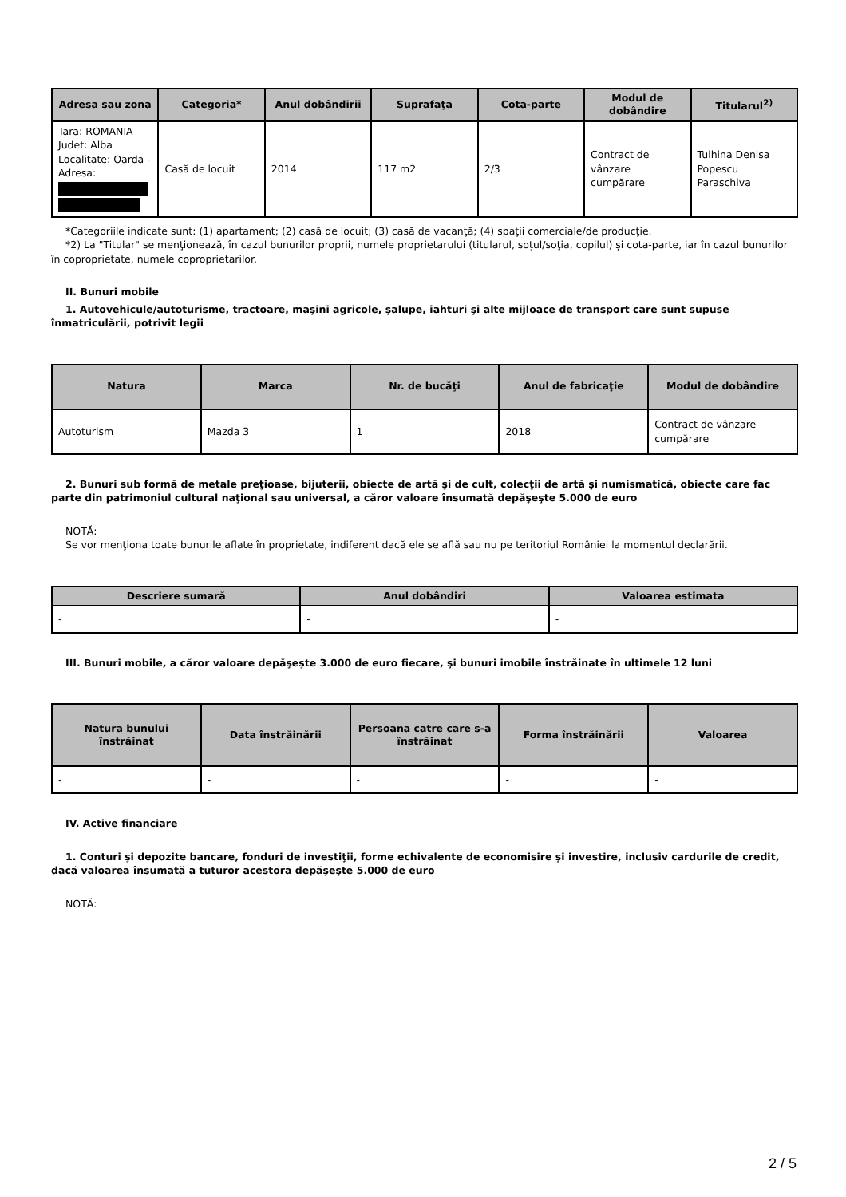| Adresa sau zona | Categoria* | Anul dobândirii | Suprafaţa | Cota-parte | Modul de dobândire | Titularul<sup>2)</sup> |
| --- | --- | --- | --- | --- | --- | --- |
| Tara: ROMANIA Judet: Alba Localitate: Oarda - Adresa: | Casă de locuit | 2014 | 117 m2 | 2/3 | Contract de vânzare cumpărare | Tulhina Denisa Popescu Paraschiva |
*Categoriile indicate sunt: (1) apartament; (2) casă de locuit; (3) casă de vacanţă; (4) spaţii comerciale/de producţie.
*2) La "Titular" se menţionează, în cazul bunurilor proprii, numele proprietarului (titularul, soţul/soţia, copilul) și cota-parte, iar în cazul bunurilor în coproprietate, numele coproprietarilor.
II. Bunuri mobile
1. Autovehicule/autoturisme, tractoare, maşini agricole, şalupe, iahturi şi alte mijloace de transport care sunt supuse înmatriculării, potrivit legii
| Natura | Marca | Nr. de bucăţi | Anul de fabricaţie | Modul de dobândire |
| --- | --- | --- | --- | --- |
| Autoturism | Mazda 3 | 1 | 2018 | Contract de vânzare cumpărare |
2. Bunuri sub formă de metale preţioase, bijuterii, obiecte de artă şi de cult, colecţii de artă şi numismatică, obiecte care fac parte din patrimoniul cultural naţional sau universal, a căror valoare însumată depăşeşte 5.000 de euro
NOTĂ:
Se vor menţiona toate bunurile aflate în proprietate, indiferent dacă ele se află sau nu pe teritoriul României la momentul declarării.
| Descriere sumară | Anul dobândiri | Valoarea estimata |
| --- | --- | --- |
| - | - | - |
III. Bunuri mobile, a căror valoare depăşeşte 3.000 de euro fiecare, şi bunuri imobile înstrăinate în ultimele 12 luni
| Natura bunului înstrăinat | Data înstrăinării | Persoana catre care s-a înstrăinat | Forma înstrăinării | Valoarea |
| --- | --- | --- | --- | --- |
| - | - | - | - | - |
IV. Active financiare
1. Conturi şi depozite bancare, fonduri de investiţii, forme echivalente de economisire şi investire, inclusiv cardurile de credit, dacă valoarea însumată a tuturor acestora depăşeşte 5.000 de euro
NOTĂ:
2 / 5